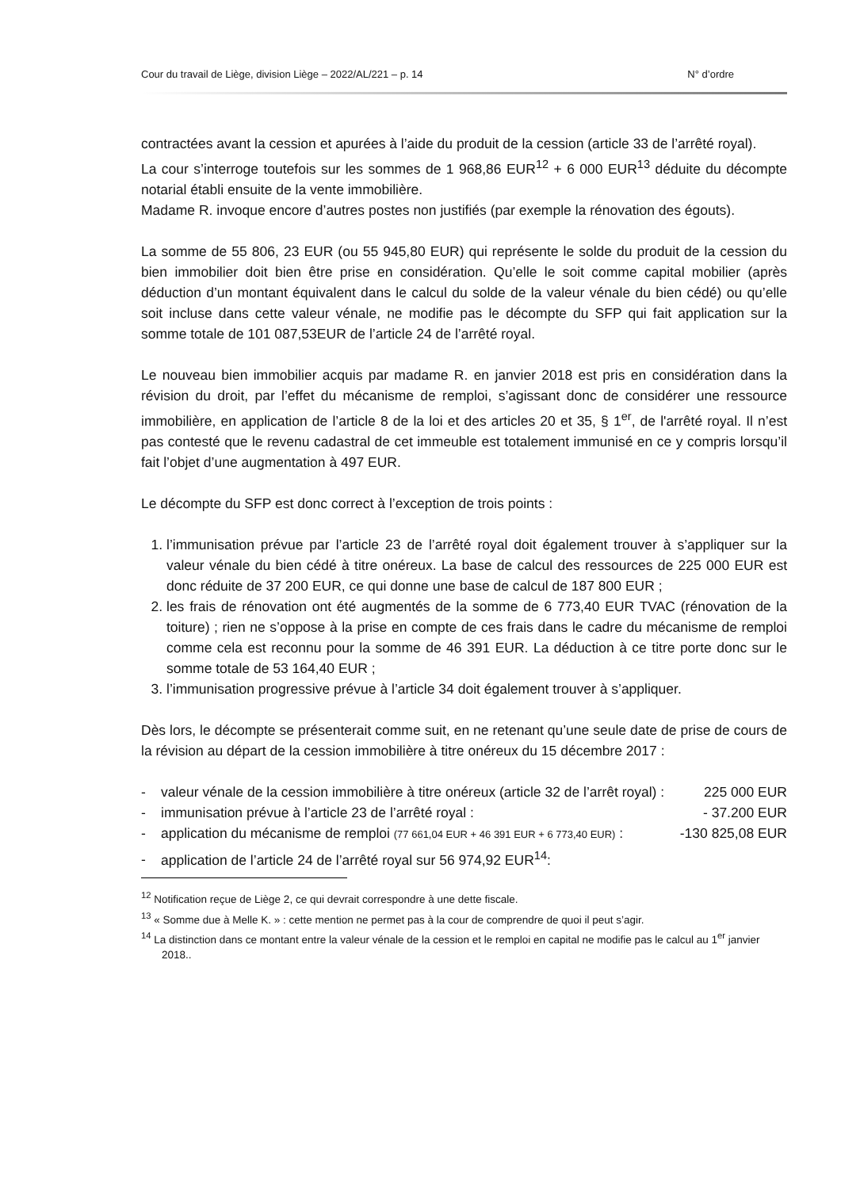Cour du travail de Liège, division Liège – 2022/AL/221 – p. 14 N° d’ordre
contractées avant la cession et apurées à l’aide du produit de la cession (article 33 de l’arrêté royal).
La cour s’interroge toutefois sur les sommes de 1 968,86 EUR<sup>12</sup> + 6 000 EUR<sup>13</sup> déduite du décompte notarial établi ensuite de la vente immobilière.
Madame R. invoque encore d’autres postes non justifiés (par exemple la rénovation des égouts).
La somme de 55 806, 23 EUR (ou 55 945,80 EUR) qui représente le solde du produit de la cession du bien immobilier doit bien être prise en considération. Qu’elle le soit comme capital mobilier (après déduction d’un montant équivalent dans le calcul du solde de la valeur vénale du bien cédé) ou qu’elle soit incluse dans cette valeur vénale, ne modifie pas le décompte du SFP qui fait application sur la somme totale de 101 087,53EUR de l’article 24 de l’arrêté royal.
Le nouveau bien immobilier acquis par madame R. en janvier 2018 est pris en considération dans la révision du droit, par l’effet du mécanisme de remploi, s’agissant donc de considérer une ressource immobilière, en application de l’article 8 de la loi et des articles 20 et 35, § 1<sup>er</sup>, de l'arrêté royal. Il n’est pas contesté que le revenu cadastral de cet immeuble est totalement immunisé en ce y compris lorsqu’il fait l’objet d’une augmentation à 497 EUR.
Le décompte du SFP est donc correct à l’exception de trois points :
1. l’immunisation prévue par l’article 23 de l’arrêté royal doit également trouver à s’appliquer sur la valeur vénale du bien cédé à titre onéreux. La base de calcul des ressources de 225 000 EUR est donc réduite de 37 200 EUR, ce qui donne une base de calcul de 187 800 EUR ;
2. les frais de rénovation ont été augmentés de la somme de 6 773,40 EUR TVAC (rénovation de la toiture) ; rien ne s’oppose à la prise en compte de ces frais dans le cadre du mécanisme de remploi comme cela est reconnu pour la somme de 46 391 EUR. La déduction à ce titre porte donc sur le somme totale de 53 164,40 EUR ;
3. l’immunisation progressive prévue à l’article 34 doit également trouver à s’appliquer.
Dès lors, le décompte se présenterait comme suit, en ne retenant qu’une seule date de prise de cours de la révision au départ de la cession immobilière à titre onéreux du 15 décembre 2017 :
- valeur vénale de la cession immobilière à titre onéreux (article 32 de l’arrêt royal) : 225 000 EUR
- immunisation prévue à l’article 23 de l’arrêté royal : - 37.200 EUR
- application du mécanisme de remploi (77 661,04 EUR + 46 391 EUR + 6 773,40 EUR) : -130 825,08 EUR
- application de l’article 24 de l’arrêté royal sur 56 974,92 EUR<sup>14</sup>:
<sup>12</sup> Notification reçue de Liège 2, ce qui devrait correspondre à une dette fiscale.
<sup>13</sup> « Somme due à Melle K. » : cette mention ne permet pas à la cour de comprendre de quoi il peut s’agir.
<sup>14</sup> La distinction dans ce montant entre la valeur vénale de la cession et le remploi en capital ne modifie pas le calcul au 1<sup>er</sup> janvier 2018..